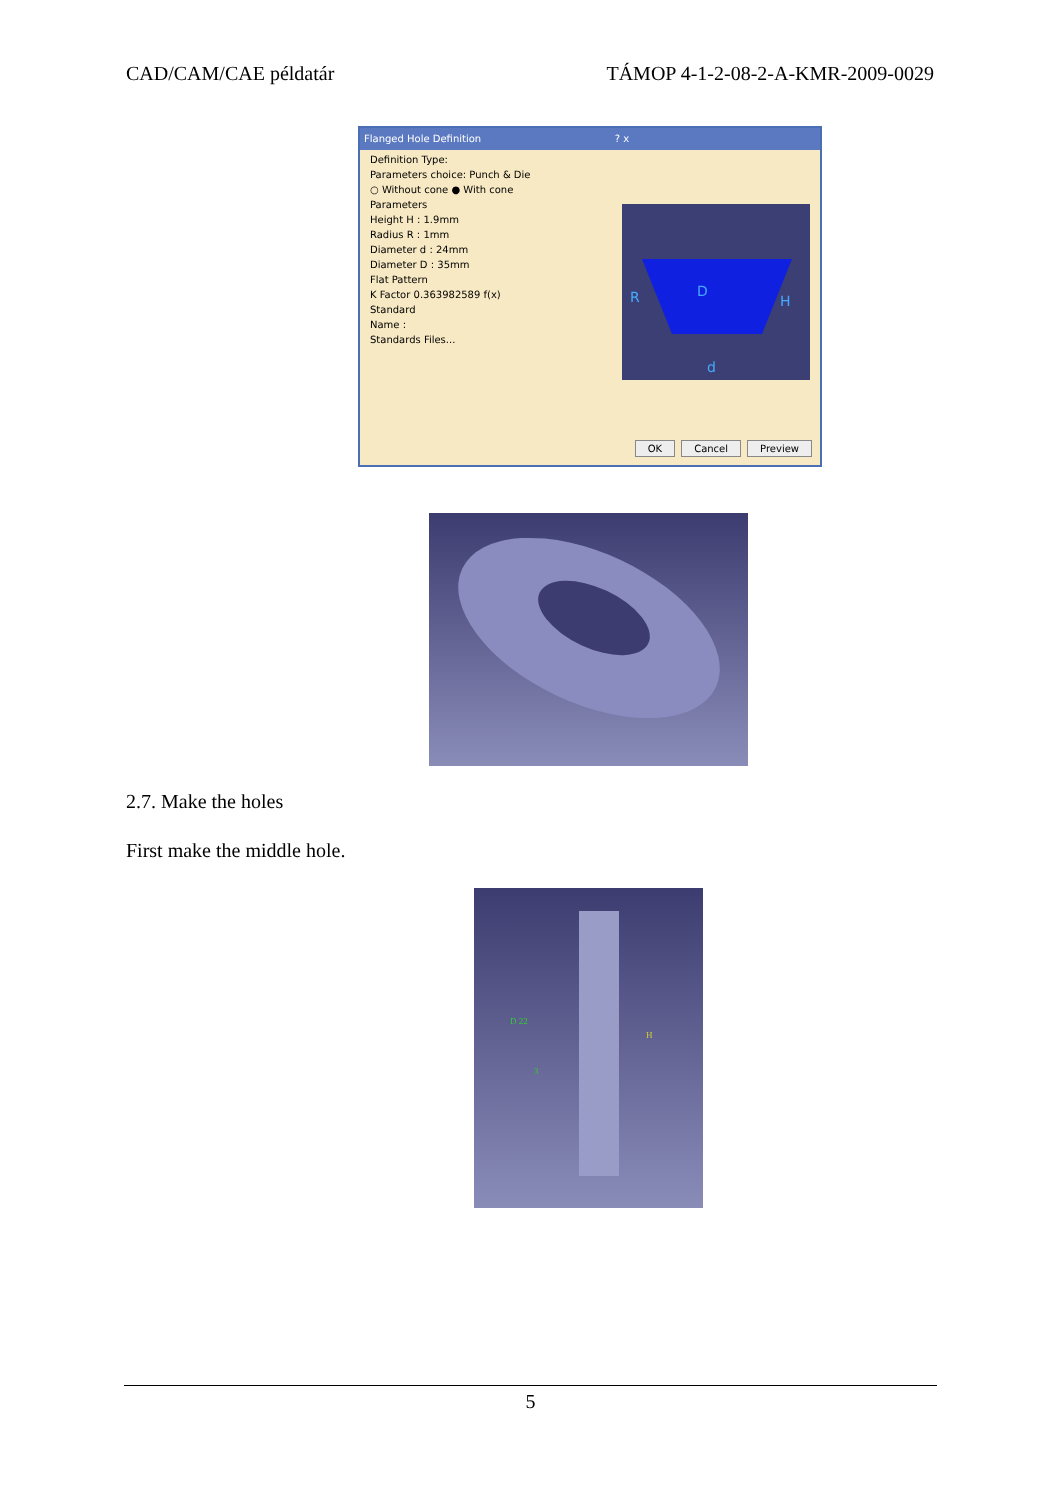CAD/CAM/CAE példatár TÁMOP 4-1-2-08-2-A-KMR-2009-0029
Flanged Hole Definition ? x
Definition Type:
Parameters choice: Punch & Die
○ Without cone ● With cone
Parameters
Height H : 1.9mm
Radius R : 1mm
Diameter d : 24mm
Diameter D : 35mm
Flat Pattern
K Factor 0.363982589 f(x)
Standard
Name :
Standards Files...
R
D
H
d
OK Cancel Preview
2.7. Make the holes
First make the middle hole.
D 22
3
H
5